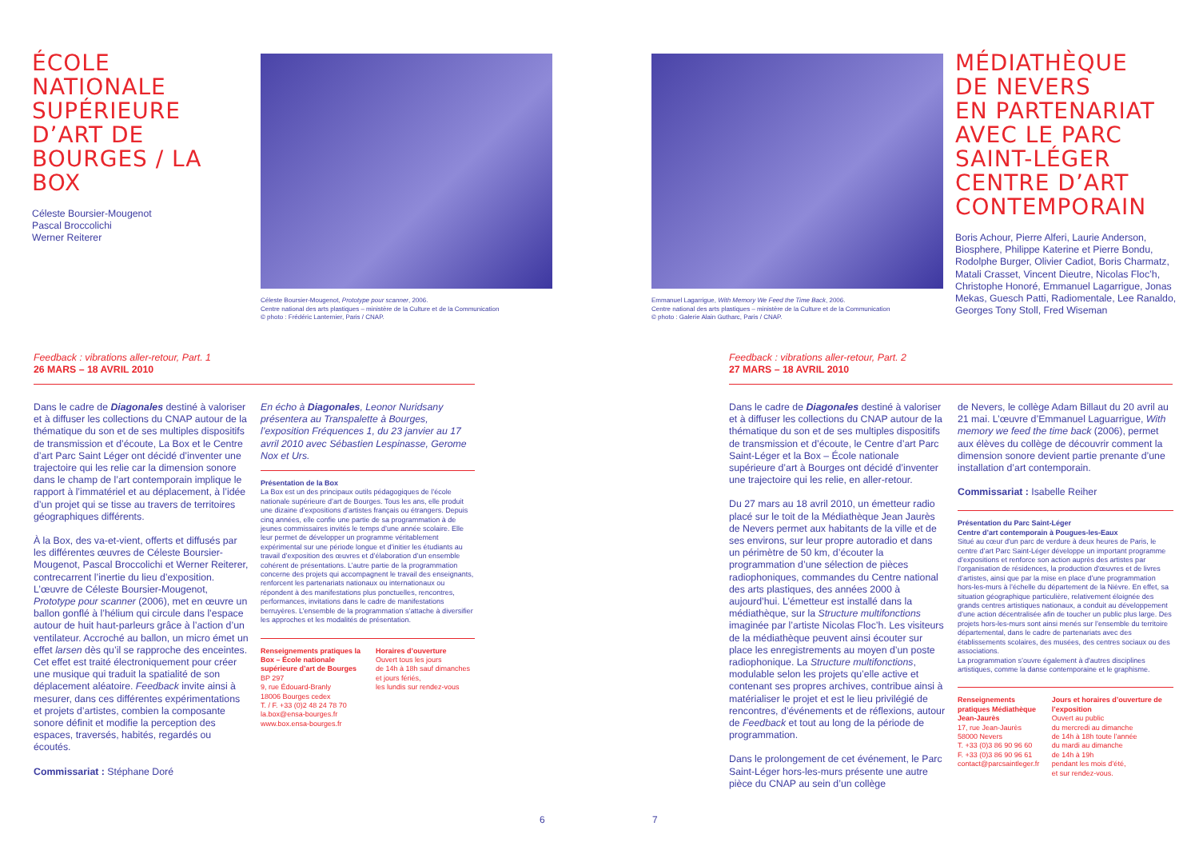ÉCOLE
NATIONALE
SUPÉRIEURE
D’ART DE
BOURGES / LA BOX
Céleste Boursier-Mougenot
Pascal Broccolichi
Werner Reiterer
Céleste Boursier-Mougenot, Prototype pour scanner, 2006.
Centre national des arts plastiques – ministère de la Culture et de la Communication
© photo : Frédéric Lanternier, Paris / CNAP.
Feedback : vibrations aller-retour, Part. 1
26 MARS – 18 AVRIL 2010
Dans le cadre de Diagonales destiné à valoriser et à diffuser les collections du CNAP autour de la thématique du son et de ses multiples dispositifs de transmission et d’écoute, La Box et le Centre d’art Parc Saint Léger ont décidé d’inventer une trajectoire qui les relie car la dimension sonore dans le champ de l’art contemporain implique le rapport à l’immatériel et au déplacement, à l’idée d’un projet qui se tisse au travers de territoires géographiques différents.
À la Box, des va-et-vient, offerts et diffusés par les différentes œuvres de Céleste Boursier-Mougenot, Pascal Broccolichi et Werner Reiterer, contrecarrent l’inertie du lieu d’exposition. L’œuvre de Céleste Boursier-Mougenot, Prototype pour scanner (2006), met en œuvre un ballon gonflé à l’hélium qui circule dans l’espace autour de huit haut-parleurs grâce à l’action d’un ventilateur. Accroché au ballon, un micro émet un effet larsen dès qu’il se rapproche des enceintes. Cet effet est traité électroniquement pour créer une musique qui traduit la spatialité de son déplacement aléatoire. Feedback invite ainsi à mesurer, dans ces différentes expérimentations et projets d’artistes, combien la composante sonore définit et modifie la perception des espaces, traversés, habités, regardés ou écoutés.
Commissariat : Stéphane Doré
En écho à Diagonales, Leonor Nuridsany présentera au Transpalette à Bourges, l’exposition Fréquences 1, du 23 janvier au 17 avril 2010 avec Sébastien Lespinasse, Gerome Nox et Urs.
Présentation de la Box
La Box est un des principaux outils pédagogiques de l’école nationale supérieure d’art de Bourges. Tous les ans, elle produit une dizaine d’expositions d’artistes français ou étrangers. Depuis cinq années, elle confie une partie de sa programmation à de jeunes commissaires invités le temps d’une année scolaire. Elle leur permet de développer un programme véritablement expérimental sur une période longue et d’initier les étudiants au travail d’exposition des œuvres et d’élaboration d’un ensemble cohérent de présentations. L’autre partie de la programmation concerne des projets qui accompagnent le travail des enseignants, renforcent les partenariats nationaux ou internationaux ou répondent à des manifestations plus ponctuelles, rencontres, performances, invitations dans le cadre de manifestations berruyères. L’ensemble de la programmation s’attache à diversifier les approches et les modalités de présentation.
Renseignements pratiques la Box – École nationale supérieure d’art de Bourges
BP 297
9, rue Édouard-Branly
18006 Bourges cedex
T. / F. +33 (0)2 48 24 78 70
la.box@ensa-bourges.fr
www.box.ensa-bourges.fr
Horaires d’ouverture
Ouvert tous les jours
de 14h à 18h sauf dimanches
et jours fériés,
les lundis sur rendez-vous
6
Emmanuel Lagarrigue, With Memory We Feed the Time Back, 2006.
Centre national des arts plastiques – ministère de la Culture et de la Communication
© photo : Galerie Alain Gutharc, Paris / CNAP.
MÉDIATHÈQUE
DE NEVERS
EN PARTENARIAT
AVEC LE PARC
SAINT-LÉGER
CENTRE D’ART
CONTEMPORAIN
Boris Achour, Pierre Alferi, Laurie Anderson, Biosphere, Philippe Katerine et Pierre Bondu, Rodolphe Burger, Olivier Cadiot, Boris Charmatz, Matali Crasset, Vincent Dieutre, Nicolas Floc’h, Christophe Honoré, Emmanuel Lagarrigue, Jonas Mekas, Guesch Patti, Radiomentale, Lee Ranaldo, Georges Tony Stoll, Fred Wiseman
Feedback : vibrations aller-retour, Part. 2
27 MARS – 18 AVRIL 2010
Dans le cadre de Diagonales destiné à valoriser et à diffuser les collections du CNAP autour de la thématique du son et de ses multiples dispositifs de transmission et d’écoute, le Centre d’art Parc Saint-Léger et la Box – École nationale supérieure d’art à Bourges ont décidé d’inventer une trajectoire qui les relie, en aller-retour.
Du 27 mars au 18 avril 2010, un émetteur radio placé sur le toit de la Médiathèque Jean Jaurès de Nevers permet aux habitants de la ville et de ses environs, sur leur propre autoradio et dans un périmètre de 50 km, d’écouter la programmation d’une sélection de pièces radiophoniques, commandes du Centre national des arts plastiques, des années 2000 à aujourd’hui. L’émetteur est installé dans la médiathèque, sur la Structure multifonctions imaginée par l’artiste Nicolas Floc’h. Les visiteurs de la médiathèque peuvent ainsi écouter sur place les enregistrements au moyen d’un poste radiophonique. La Structure multifonctions, modulable selon les projets qu’elle active et contenant ses propres archives, contribue ainsi à matérialiser le projet et est le lieu privilégié de rencontres, d’événements et de réflexions, autour de Feedback et tout au long de la période de programmation.
Dans le prolongement de cet événement, le Parc Saint-Léger hors-les-murs présente une autre pièce du CNAP au sein d’un collège
de Nevers, le collège Adam Billaut du 20 avril au 21 mai. L’œuvre d’Emmanuel Laguarrigue, With memory we feed the time back (2006), permet aux élèves du collège de découvrir comment la dimension sonore devient partie prenante d’une installation d’art contemporain.
Commissariat : Isabelle Reiher
Présentation du Parc Saint-Léger
Centre d’art contemporain à Pougues-les-Eaux
Situé au cœur d'un parc de verdure à deux heures de Paris, le centre d’art Parc Saint-Léger développe un important programme d’expositions et renforce son action auprès des artistes par l’organisation de résidences, la production d'œuvres et de livres d’artistes, ainsi que par la mise en place d’une programmation hors-les-murs à l’échelle du département de la Nièvre. En effet, sa situation géographique particulière, relativement éloignée des grands centres artistiques nationaux, a conduit au développement d’une action décentralisée afin de toucher un public plus large. Des projets hors-les-murs sont ainsi menés sur l’ensemble du territoire départemental, dans le cadre de partenariats avec des établissements scolaires, des musées, des centres sociaux ou des associations.
La programmation s’ouvre également à d'autres disciplines artistiques, comme la danse contemporaine et le graphisme.
Renseignements pratiques Médiathèque Jean-Jaurès
17, rue Jean-Jaurès
58000 Nevers
T. +33 (0)3 86 90 96 60
F. +33 (0)3 86 90 96 61
contact@parcsaintleger.fr
Jours et horaires d’ouverture de l’exposition
Ouvert au public
du mercredi au dimanche
de 14h à 18h toute l’année
du mardi au dimanche
de 14h à 19h
pendant les mois d’été,
et sur rendez-vous.
7